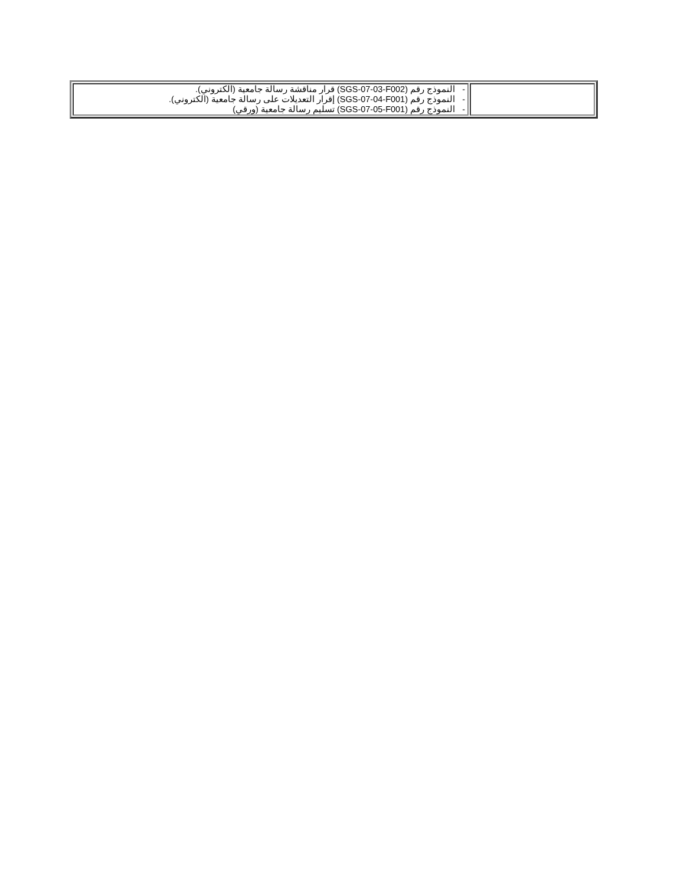| | - النموذج رقم (SGS-07-03-F002) قرار مناقشة رسالة جامعية (الكتروني). - النموذج رقم (SGS-07-04-F001) إقرار التعديلات على رسالة جامعية (الكتروني). - النموذج رقم (SGS-07-05-F001) تسليم رسالة جامعية (ورقي) |